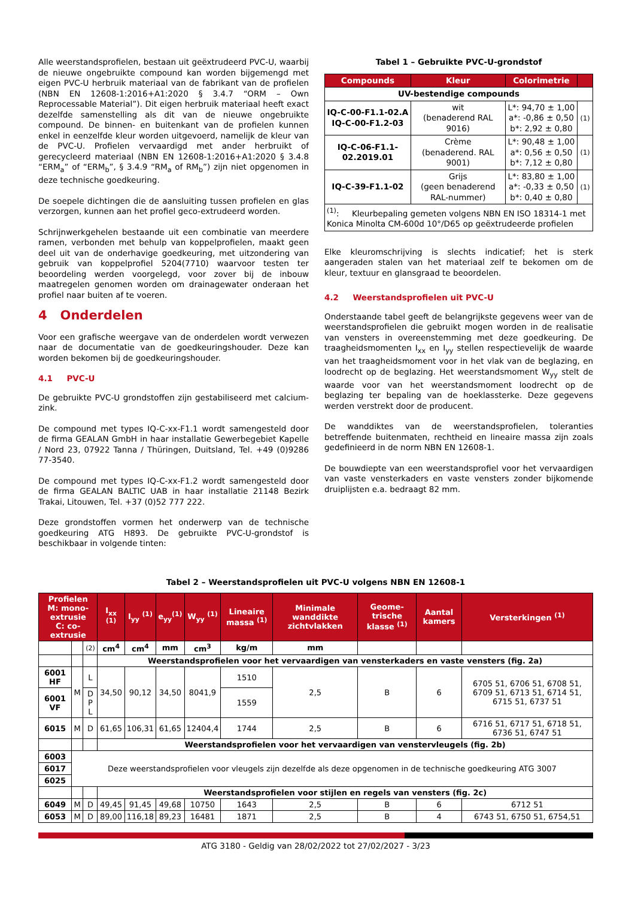Alle weerstandsprofielen, bestaan uit geëxtrudeerd PVC-U, waarbij de nieuwe ongebruikte compound kan worden bijgemengd met eigen PVC-U herbruik materiaal van de fabrikant van de profielen (NBN EN 12608-1:2016+A1:2020 § 3.4.7 “ORM – Own Reprocessable Material”). Dit eigen herbruik materiaal heeft exact dezelfde samenstelling als dit van de nieuwe ongebruikte compound. De binnen- en buitenkant van de profielen kunnen enkel in eenzelfde kleur worden uitgevoerd, namelijk de kleur van de PVC-U. Profielen vervaardigd met ander herbruikt of gerecycleerd materiaal (NBN EN 12608-1:2016+A1:2020 § 3.4.8 “ERM<sub>a</sub>” of “ERM<sub>b</sub>”, § 3.4.9 “RM<sub>a</sub> of RM<sub>b</sub>”) zijn niet opgenomen in deze technische goedkeuring.
De soepele dichtingen die de aansluiting tussen profielen en glas verzorgen, kunnen aan het profiel geco-extrudeerd worden.
Schrijnwerkgehelen bestaande uit een combinatie van meerdere ramen, verbonden met behulp van koppelprofielen, maakt geen deel uit van de onderhavige goedkeuring, met uitzondering van gebruik van koppelprofiel 5204(7710) waarvoor testen ter beoordeling werden voorgelegd, voor zover bij de inbouw maatregelen genomen worden om drainagewater onderaan het profiel naar buiten af te voeren.
4 Onderdelen
Voor een grafische weergave van de onderdelen wordt verwezen naar de documentatie van de goedkeuringshouder. Deze kan worden bekomen bij de goedkeuringshouder.
4.1 PVC-U
De gebruikte PVC-U grondstoffen zijn gestabiliseerd met calcium-zink.
De compound met types IQ-C-xx-F1.1 wordt samengesteld door de firma GEALAN GmbH in haar installatie Gewerbegebiet Kapelle / Nord 23, 07922 Tanna / Thüringen, Duitsland, Tel. +49 (0)9286 77-3540.
De compound met types IQ-C-xx-F1.2 wordt samengesteld door de firma GEALAN BALTIC UAB in haar installatie 21148 Bezirk Trakai, Litouwen, Tel. +37 (0)52 777 222.
Deze grondstoffen vormen het onderwerp van de technische goedkeuring ATG H893. De gebruikte PVC-U-grondstof is beschikbaar in volgende tinten:
Tabel 1 – Gebruikte PVC-U-grondstof
| Compounds | Kleur | Colorimetrie | |
| --- | --- | --- | --- |
| UV-bestendige compounds | | | |
| IQ-C-00-F1.1-02.A IQ-C-00-F1.2-03 | wit (benaderend RAL 9016) | L*: 94,70 ± 1,00 a*: -0,86 ± 0,50 b*: 2,92 ± 0,80 | (1) |
| IQ-C-06-F1.1-02.2019.01 | Crème (benaderend. RAL 9001) | L*: 90,48 ± 1,00 a*: 0,56 ± 0,50 b*: 7,12 ± 0,80 | (1) |
| IQ-C-39-F1.1-02 | Grijs (geen benaderend RAL-nummer) | L*: 83,80 ± 1,00 a*: -0,33 ± 0,50 b*: 0,40 ± 0,80 | (1) |
| <sup>(1)</sup>: Kleurbepaling gemeten volgens NBN EN ISO 18314-1 met Konica Minolta CM-600d 10°/D65 op geëxtrudeerde profielen | | | |
Elke kleuromschrijving is slechts indicatief; het is sterk aangeraden stalen van het materiaal zelf te bekomen om de kleur, textuur en glansgraad te beoordelen.
4.2 Weerstandsprofielen uit PVC-U
Onderstaande tabel geeft de belangrijkste gegevens weer van de weerstandsprofielen die gebruikt mogen worden in de realisatie van vensters in overeenstemming met deze goedkeuring. De traagheidsmomenten I<sub>xx</sub> en I<sub>yy</sub> stellen respectievelijk de waarde van het traagheidsmoment voor in het vlak van de beglazing, en loodrecht op de beglazing. Het weerstandsmoment W<sub>yy</sub> stelt de waarde voor van het weerstandsmoment loodrecht op de beglazing ter bepaling van de hoeklassterke. Deze gegevens werden verstrekt door de producent.
De wanddiktes van de weerstandsprofielen, toleranties betreffende buitenmaten, rechtheid en lineaire massa zijn zoals gedefinieerd in de norm NBN EN 12608-1.
De bouwdiepte van een weerstandsprofiel voor het vervaardigen van vaste vensterkaders en vaste vensters zonder bijkomende druiplijsten e.a. bedraagt 82 mm.
Tabel 2 – Weerstandsprofielen uit PVC-U volgens NBN EN 12608-1
| Profielen M: mono-extrusie C: co-extrusie | | | I<sub>xx</sub> <sup>(1)</sup> | I<sub>yy</sub> <sup>(1)</sup> | e<sub>yy</sub><sup>(1)</sup> | W<sub>yy</sub> <sup>(1)</sup> | Lineaire massa <sup>(1)</sup> | Minimale wanddikte zichtvlakken | Geome-trische klasse <sup>(1)</sup> | Aantal kamers | Versterkingen <sup>(1)</sup> |
| --- | --- | --- | --- | --- | --- | --- | --- | --- | --- | --- | --- |
| | | (2) | cm<sup>4</sup> | cm<sup>4</sup> | mm | cm<sup>3</sup> | kg/m | mm | | | |
| | | | Weerstandsprofielen voor het vervaardigen van vensterkaders en vaste vensters (fig. 2a) | | | | | | | | |
| 6001 HF | M | L | 34,50 | 90,12 | 34,50 | 8041,9 | 1510 | 2,5 | B | 6 | 6705 51, 6706 51, 6708 51, 6709 51, 6713 51, 6714 51, 6715 51, 6737 51 |
| 6001 VF | | D P L | | | | | 1559 | | | | |
| 6015 | M | D | 61,65 | 106,31 | 61,65 | 12404,4 | 1744 | 2,5 | B | 6 | 6716 51, 6717 51, 6718 51, 6736 51, 6747 51 |
| | | | Weerstandsprofielen voor het vervaardigen van venstervleugels (fig. 2b) | | | | | | | | |
| 6003 | Deze weerstandsprofielen voor vleugels zijn dezelfde als deze opgenomen in de technische goedkeuring ATG 3007 | | | | | | | | | | |
| 6017 | | | | | | | | | | | |
| 6025 | | | | | | | | | | | |
| | | | Weerstandsprofielen voor stijlen en regels van vensters (fig. 2c) | | | | | | | | |
| 6049 | M | D | 49,45 | 91,45 | 49,68 | 10750 | 1643 | 2,5 | B | 6 | 6712 51 |
| 6053 | M | D | 89,00 | 116,18 | 89,23 | 16481 | 1871 | 2,5 | B | 4 | 6743 51, 6750 51, 6754,51 |
ATG 3180 - Geldig van 28/02/2022 tot 27/02/2027 - 3/23